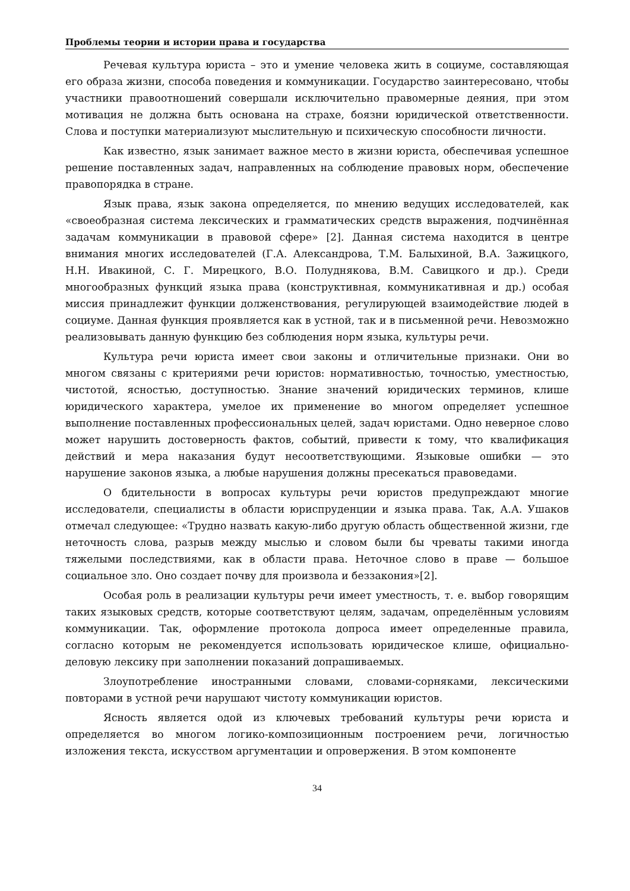Проблемы теории и истории права и государства
Речевая культура юриста – это и умение человека жить в социуме, составляющая его образа жизни, способа поведения и коммуникации. Государство заинтересовано, чтобы участники правоотношений совершали исключительно правомерные деяния, при этом мотивация не должна быть основана на страхе, боязни юридической ответственности. Слова и поступки материализуют мыслительную и психическую способности личности.
Как известно, язык занимает важное место в жизни юриста, обеспечивая успешное решение поставленных задач, направленных на соблюдение правовых норм, обеспечение правопорядка в стране.
Язык права, язык закона определяется, по мнению ведущих исследователей, как «своеобразная система лексических и грамматических средств выражения, подчинённая задачам коммуникации в правовой сфере» [2]. Данная система находится в центре внимания многих исследователей (Г.А. Александрова, Т.М. Балыхиной, В.А. Зажицкого, Н.Н. Ивакиной, С. Г. Мирецкого, В.О. Полуднякова, В.М. Савицкого и др.). Среди многообразных функций языка права (конструктивная, коммуникативная и др.) особая миссия принадлежит функции долженствования, регулирующей взаимодействие людей в социуме. Данная функция проявляется как в устной, так и в письменной речи. Невозможно реализовывать данную функцию без соблюдения норм языка, культуры речи.
Культура речи юриста имеет свои законы и отличительные признаки. Они во многом связаны с критериями речи юристов: нормативностью, точностью, уместностью, чистотой, ясностью, доступностью. Знание значений юридических терминов, клише юридического характера, умелое их применение во многом определяет успешное выполнение поставленных профессиональных целей, задач юристами. Одно неверное слово может нарушить достоверность фактов, событий, привести к тому, что квалификация действий и мера наказания будут несоответствующими. Языковые ошибки — это нарушение законов языка, а любые нарушения должны пресекаться правоведами.
О бдительности в вопросах культуры речи юристов предупреждают многие исследователи, специалисты в области юриспруденции и языка права. Так, А.А. Ушаков отмечал следующее: «Трудно назвать какую-либо другую область общественной жизни, где неточность слова, разрыв между мыслью и словом были бы чреваты такими иногда тяжелыми последствиями, как в области права. Неточное слово в праве — большое социальное зло. Оно создает почву для произвола и беззакония»[2].
Особая роль в реализации культуры речи имеет уместность, т. е. выбор говорящим таких языковых средств, которые соответствуют целям, задачам, определённым условиям коммуникации. Так, оформление протокола допроса имеет определенные правила, согласно которым не рекомендуется использовать юридическое клише, официально-деловую лексику при заполнении показаний допрашиваемых.
Злоупотребление иностранными словами, словами-сорняками, лексическими повторами в устной речи нарушают чистоту коммуникации юристов.
Ясность является одой из ключевых требований культуры речи юриста и определяется во многом логико-композиционным построением речи, логичностью изложения текста, искусством аргументации и опровержения. В этом компоненте
34